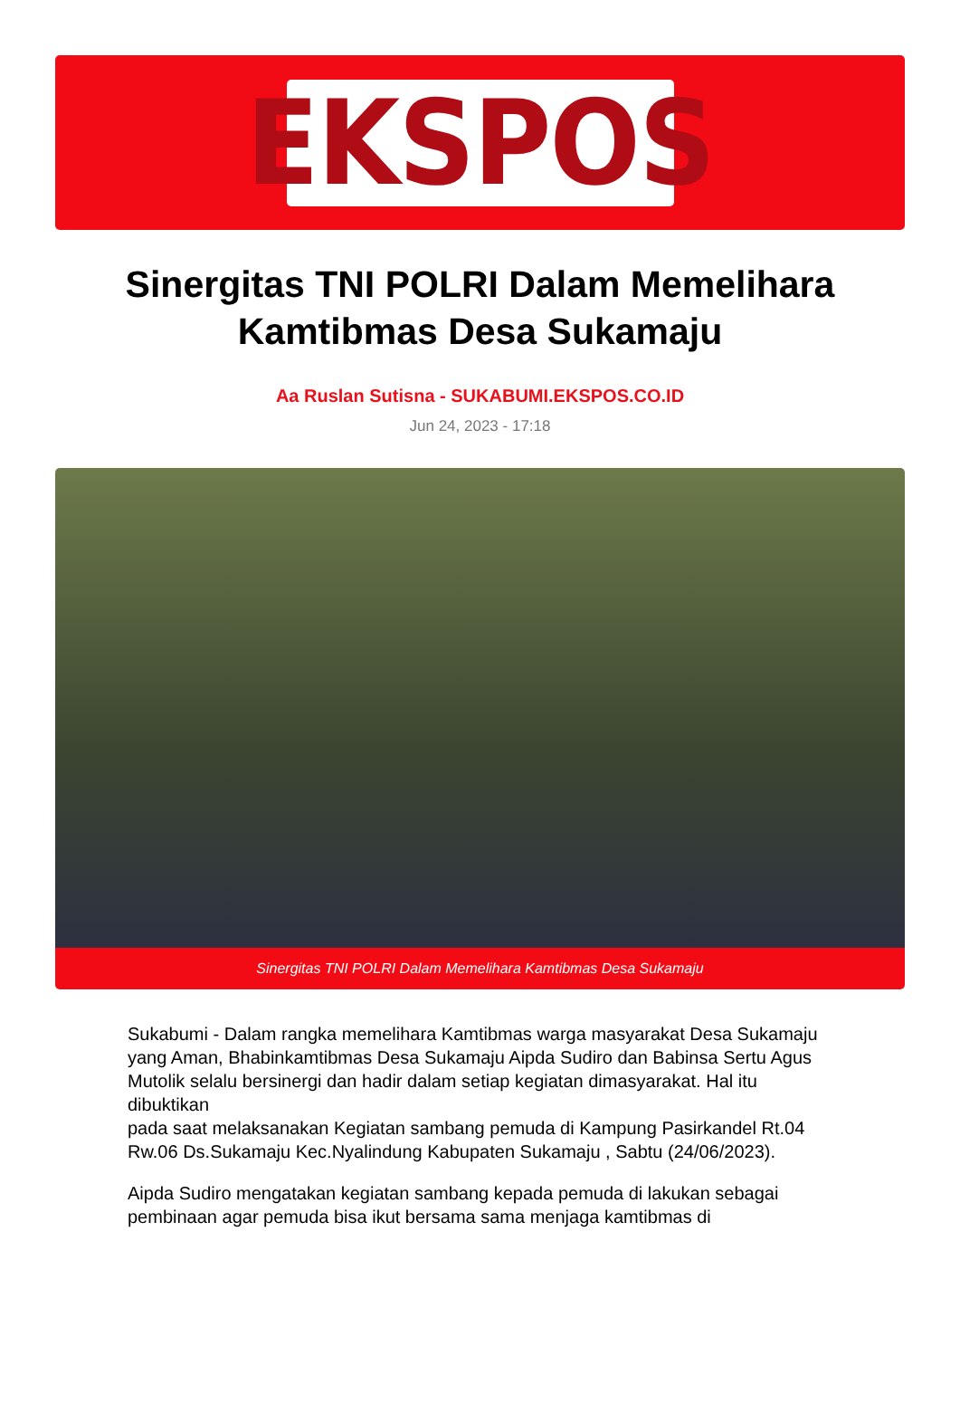EKSPOS
Sinergitas TNI POLRI Dalam Memelihara Kamtibmas Desa Sukamaju
Aa Ruslan Sutisna - SUKABUMI.EKSPOS.CO.ID
Jun 24, 2023 - 17:18
Sinergitas TNI POLRI Dalam Memelihara Kamtibmas Desa Sukamaju
Sukabumi - Dalam rangka memelihara Kamtibmas warga masyarakat Desa Sukamaju yang Aman, Bhabinkamtibmas Desa Sukamaju Aipda Sudiro dan Babinsa Sertu Agus Mutolik selalu bersinergi dan hadir dalam setiap kegiatan dimasyarakat. Hal itu dibuktikan
pada saat melaksanakan Kegiatan sambang pemuda di Kampung Pasirkandel Rt.04 Rw.06 Ds.Sukamaju Kec.Nyalindung Kabupaten Sukamaju , Sabtu (24/06/2023).
Aipda Sudiro mengatakan kegiatan sambang kepada pemuda di lakukan sebagai pembinaan agar pemuda bisa ikut bersama sama menjaga kamtibmas di